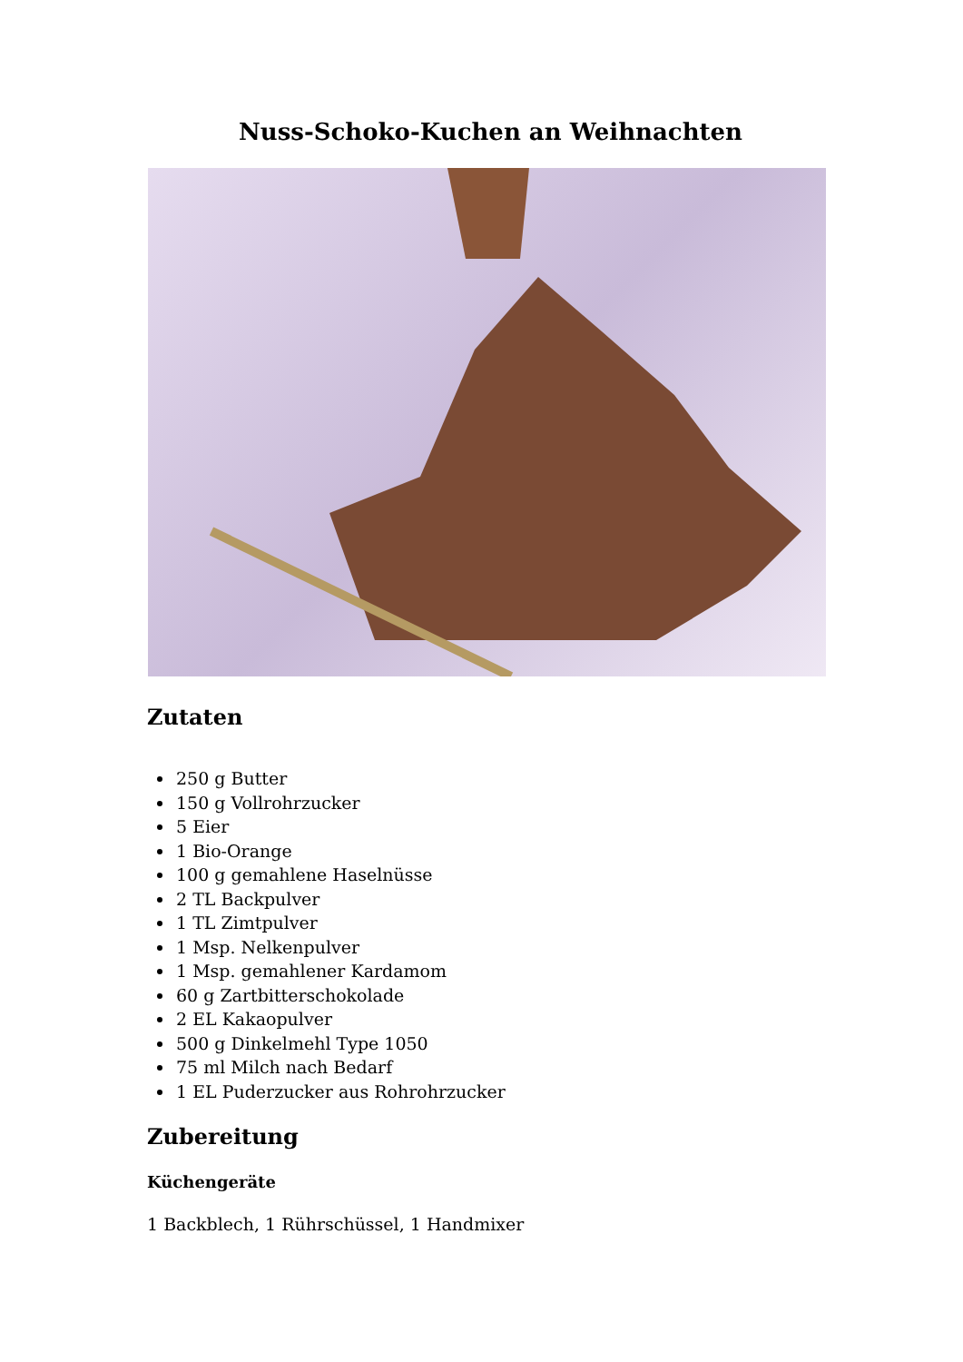Nuss-Schoko-Kuchen an Weihnachten
Zutaten
250 g Butter
150 g Vollrohrzucker
5 Eier
1 Bio-Orange
100 g gemahlene Haselnüsse
2 TL Backpulver
1 TL Zimtpulver
1 Msp. Nelkenpulver
1 Msp. gemahlener Kardamom
60 g Zartbitterschokolade
2 EL Kakaopulver
500 g Dinkelmehl Type 1050
75 ml Milch nach Bedarf
1 EL Puderzucker aus Rohrohrzucker
Zubereitung
Küchengeräte
1 Backblech, 1 Rührschüssel, 1 Handmixer